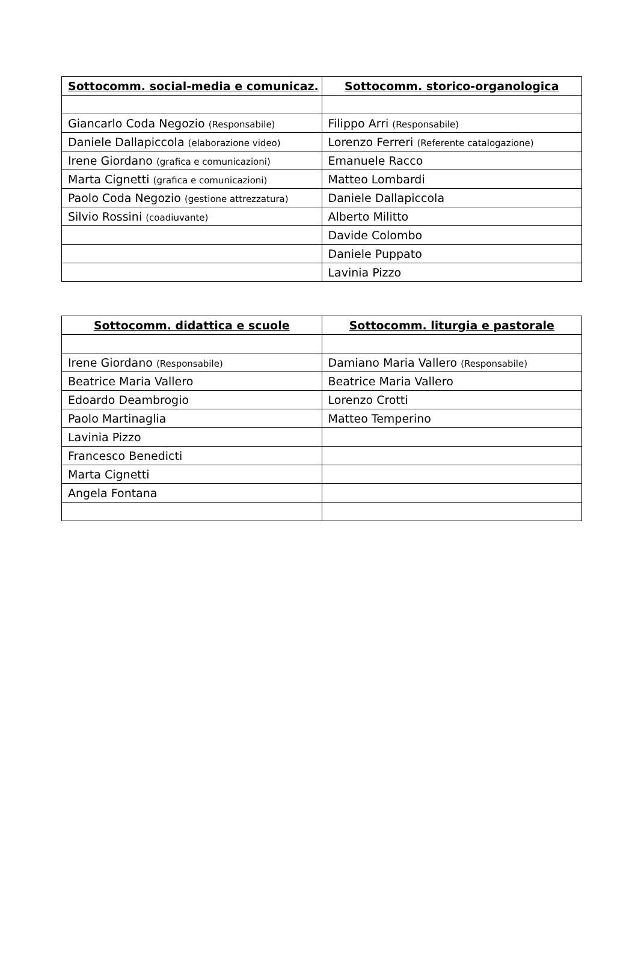| Sottocomm. social-media e comunicaz. | Sottocomm. storico-organologica |
| --- | --- |
| Giancarlo Coda Negozio (Responsabile) | Filippo Arri (Responsabile) |
| Daniele Dallapiccola (elaborazione video) | Lorenzo Ferreri (Referente catalogazione) |
| Irene Giordano (grafica e comunicazioni) | Emanuele Racco |
| Marta Cignetti (grafica e comunicazioni) | Matteo Lombardi |
| Paolo Coda Negozio (gestione attrezzatura) | Daniele Dallapiccola |
| Silvio Rossini (coadiuvante) | Alberto Militto |
| | Davide Colombo |
| | Daniele Puppato |
| | Lavinia Pizzo |
| Sottocomm. didattica e scuole | Sottocomm. liturgia e pastorale |
| --- | --- |
| Irene Giordano (Responsabile) | Damiano Maria Vallero (Responsabile) |
| Beatrice Maria Vallero | Beatrice Maria Vallero |
| Edoardo Deambrogio | Lorenzo Crotti |
| Paolo Martinaglia | Matteo Temperino |
| Lavinia Pizzo | |
| Francesco Benedicti | |
| Marta Cignetti | |
| Angela Fontana | |